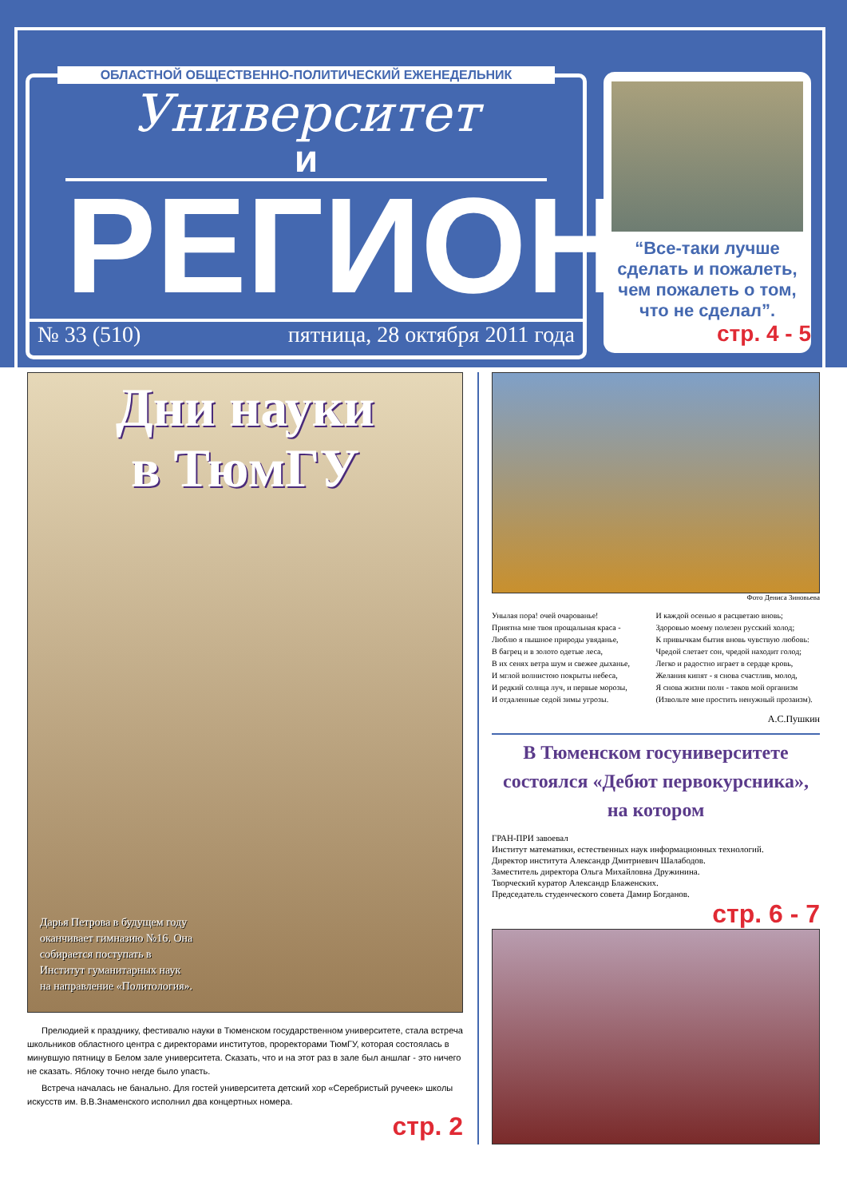ОБЛАСТНОЙ ОБЩЕСТВЕННО-ПОЛИТИЧЕСКИЙ ЕЖЕНЕДЕЛЬНИК
Университет
и
РЕГИОН
№ 33 (510) пятница, 28 октября 2011 года
“Все-таки лучше сделать и пожалеть, чем пожалеть о том, что не сделал”.
стр. 4 - 5
Дни науки
в ТюмГУ
Дарья Петрова в будущем году
оканчивает гимназию №16. Она
собирается поступать в
Институт гуманитарных наук
на направление «Политология».
Прелюдией к празднику, фестивалю науки в Тюменском государственном университете, стала встреча школьников областного центра с директорами институтов, проректорами ТюмГУ, которая состоялась в минувшую пятницу в Белом зале университета. Сказать, что и на этот раз в зале был аншлаг - это ничего не сказать. Яблоку точно негде было упасть.
Встреча началась не банально. Для гостей университета детский хор «Серебристый ручеек» школы искусств им. В.В.Знаменского исполнил два концертных номера.
стр. 2
Фото Дениса Зиновьева
Унылая пора! очей очарованье!
Приятна мне твоя прощальная краса -
Люблю я пышное природы увяданье,
В багрец и в золото одетые леса,
В их сенях ветра шум и свежее дыханье,
И мглой волнистою покрыты небеса,
И редкий солнца луч, и первые морозы,
И отдаленные седой зимы угрозы.
И каждой осенью я расцветаю вновь;
Здоровью моему полезен русский холод;
К привычкам бытия вновь чувствую любовь:
Чредой слетает сон, чредой находит голод;
Легко и радостно играет в сердце кровь,
Желания кипят - я снова счастлив, молод,
Я снова жизни полн - таков мой организм
(Извольте мне простить ненужный прозаизм).
А.С.Пушкин
В Тюменском госуниверситете состоялся «Дебют первокурсника», на котором
ГРАН-ПРИ завоевал
Институт математики, естественных наук информационных технологий.
Директор института Александр Дмитриевич Шалабодов.
Заместитель директора Ольга Михайловна Дружинина.
Творческий куратор Александр Блаженских.
Председатель студенческого совета Дамир Богданов.
стр. 6 - 7